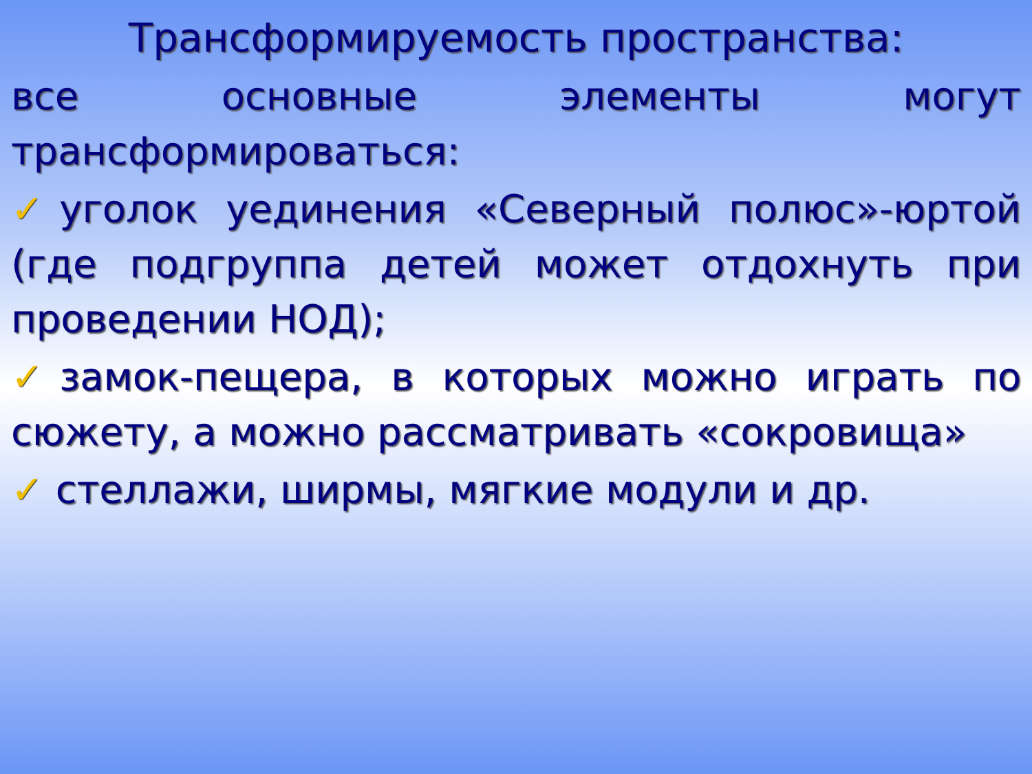Трансформируемость пространства:
все основные элементы могут трансформироваться:
✓уголок уединения «Северный полюс»-юртой (где подгруппа детей может отдохнуть при проведении НОД);
✓замок-пещера, в которых можно играть по сюжету, а можно рассматривать «сокровища»
✓ стеллажи, ширмы, мягкие модули и др.